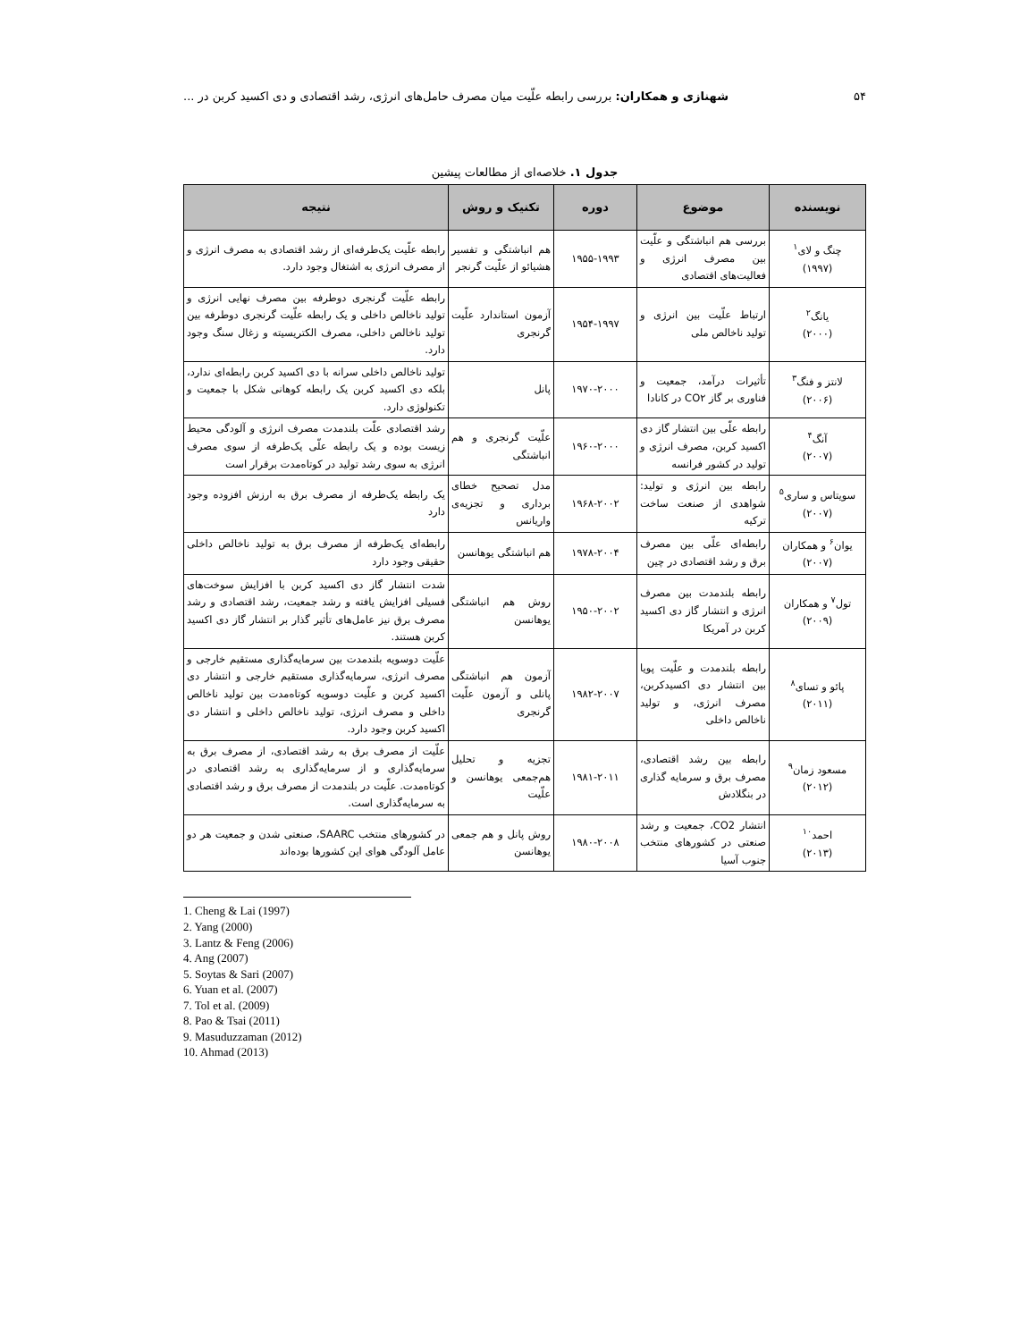۵۴ شهنازی و همکاران: بررسی رابطه علّیت میان مصرف حامل‌های انرژی، رشد اقتصادی و دی اکسید کربن در ...
جدول ۱. خلاصه‌ای از مطالعات پیشین
| نویسنده | موضوع | دوره | تکنیک و روش | نتیجه |
| --- | --- | --- | --- | --- |
| چنگ و لای<sup>۱</sup> (۱۹۹۷) | بررسی هم انباشتگی و علّیت بین مصرف انرژی و فعالیت‌های اقتصادی | ۱۹۵۵-۱۹۹۳ | هم انباشتگی و تفسیر هشیائو از علّیت گرنجر | رابطه علّیت یک‌طرفه‌ای از رشد اقتصادی به مصرف انرژی و از مصرف انرژی به اشتغال وجود دارد. |
| یانگ<sup>۲</sup> (۲۰۰۰) | ارتباط علّیت بین انرژی و تولید ناخالص ملی | ۱۹۵۴-۱۹۹۷ | آزمون استاندارد علّیت گرنجری | رابطه علّیت گرنجری دوطرفه بین مصرف نهایی انرژی و تولید ناخالص داخلی و یک رابطه علّیت گرنجری دوطرفه بین تولید ناخالص داخلی، مصرف الکتریسیته و زغال سنگ وجود دارد. |
| لانتز و فنگ<sup>۳</sup> (۲۰۰۶) | تأثیرات درآمد، جمعیت و فناوری بر گاز CO۲ در کانادا | ۱۹۷۰-۲۰۰۰ | پانل | تولید ناخالص داخلی سرانه با دی اکسید کربن رابطه‌ای ندارد، بلکه دی اکسید کربن یک رابطه کوهانی شکل با جمعیت و تکنولوژی دارد. |
| آنگ<sup>۴</sup> (۲۰۰۷) | رابطه علّی بین انتشار گاز دی اکسید کربن، مصرف انرژی و تولید در کشور فرانسه | ۱۹۶۰-۲۰۰۰ | علّیت گرنجری و هم انباشتگی | رشد اقتصادی علّت بلندمدت مصرف انرژی و آلودگی محیط زیست بوده و یک رابطه علّی یک‌طرفه از سوی مصرف انرژی به سوی رشد تولید در کوتاه‌مدت برقرار است |
| سویتاس و ساری<sup>۵</sup> (۲۰۰۷) | رابطه بین انرژی و تولید: شواهدی از صنعت ساخت ترکیه | ۱۹۶۸-۲۰۰۲ | مدل تصحیح خطای برداری و تجزیه‌ی واریانس | یک رابطه یک‌طرفه از مصرف برق به ارزش افزوده وجود دارد |
| یوان<sup>۶</sup> و همکاران (۲۰۰۷) | رابطه‌ای علّی بین مصرف برق و رشد اقتصادی در چین | ۱۹۷۸-۲۰۰۴ | هم انباشتگی یوهانسن | رابطه‌ای یک‌طرفه از مصرف برق به تولید ناخالص داخلی حقیقی وجود دارد |
| تول<sup>۷</sup> و همکاران (۲۰۰۹) | رابطه بلندمدت بین مصرف انرژی و انتشار گاز دی اکسید کربن در آمریکا | ۱۹۵۰-۲۰۰۲ | روش هم انباشتگی یوهانسن | شدت انتشار گاز دی اکسید کربن با افزایش سوخت‌های فسیلی افزایش یافته و رشد جمعیت، رشد اقتصادی و رشد مصرف برق نیز عامل‌های تأثیر گذار بر انتشار گاز دی اکسید کربن هستند. |
| پائو و تسای<sup>۸</sup> (۲۰۱۱) | رابطه بلندمدت و علّیت پویا بین انتشار دی اکسیدکربن، مصرف انرژی، و تولید ناخالص داخلی | ۱۹۸۲-۲۰۰۷ | آزمون هم انباشتگی پانلی و آزمون علّیت گرنجری | علّیت دوسویه بلندمدت بین سرمایه‌گذاری مستقیم خارجی و مصرف انرژی، سرمایه‌گذاری مستقیم خارجی و انتشار دی اکسید کربن و علّیت دوسویه کوتاه‌مدت بین تولید ناخالص داخلی و مصرف انرژی، تولید ناخالص داخلی و انتشار دی اکسید کربن وجود دارد. |
| مسعود زمان<sup>۹</sup> (۲۰۱۲) | رابطه بین رشد اقتصادی، مصرف برق و سرمایه گذاری در بنگلادش | ۱۹۸۱-۲۰۱۱ | تجزیه و تحلیل هم‌جمعی یوهانسن و علّیت | علّیت از مصرف برق به رشد اقتصادی، از مصرف برق به سرمایه‌گذاری و از سرمایه‌گذاری به رشد اقتصادی در کوتاه‌مدت. علّیت در بلندمدت از مصرف برق و رشد اقتصادی به سرمایه‌گذاری است. |
| احمد<sup>۱۰</sup> (۲۰۱۳) | انتشار CO2، جمعیت و رشد صنعتی در کشورهای منتخب جنوب آسیا | ۱۹۸۰-۲۰۰۸ | روش پانل و هم جمعی یوهانسن | در کشورهای منتخب SAARC، صنعتی شدن و جمعیت هر دو عامل آلودگی هوای این کشورها بوده‌اند |
1. Cheng & Lai (1997)
2. Yang (2000)
3. Lantz & Feng (2006)
4. Ang (2007)
5. Soytas & Sari (2007)
6. Yuan et al. (2007)
7. Tol et al. (2009)
8. Pao & Tsai (2011)
9. Masuduzzaman (2012)
10. Ahmad (2013)